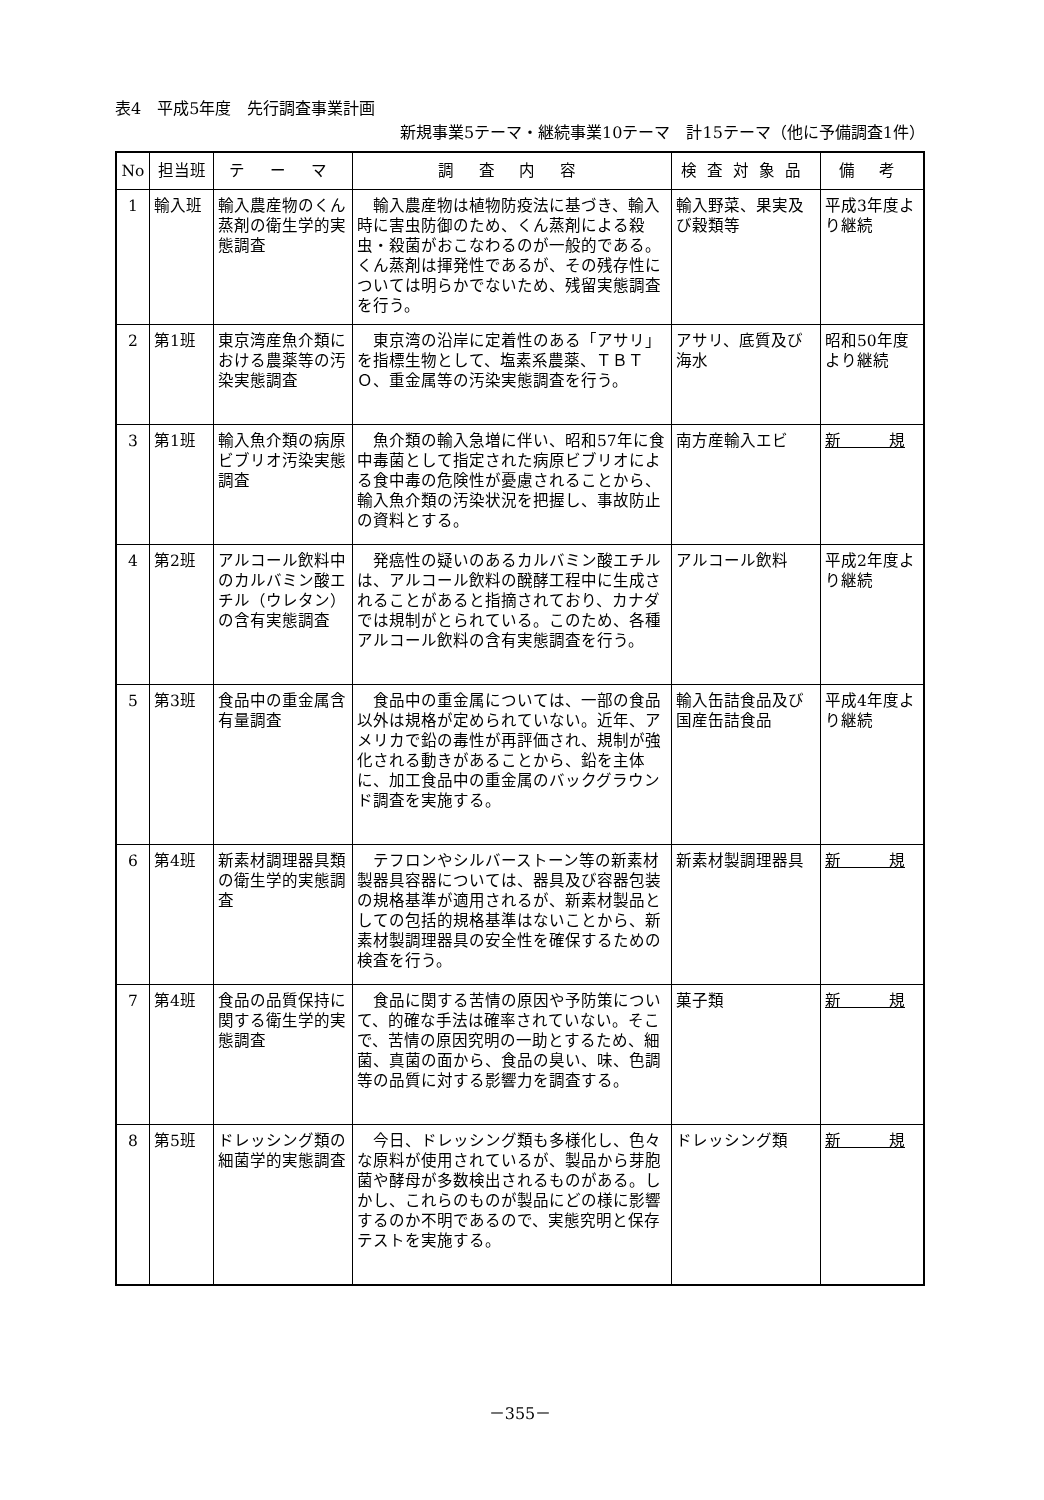表4　平成5年度　先行調査事業計画
新規事業5テーマ・継続事業10テーマ　計15テーマ（他に予備調査1件）
| No | 担当班 | テ ー マ | 調 査 内 容 | 検査対象品 | 備 考 |
| --- | --- | --- | --- | --- | --- |
| 1 | 輸入班 | 輸入農産物のくん蒸剤の衛生学的実態調査 | 輸入農産物は植物防疫法に基づき、輸入時に害虫防御のため、くん蒸剤による殺虫・殺菌がおこなわるのが一般的である。くん蒸剤は揮発性であるが、その残存性については明らかでないため、残留実態調査を行う。 | 輸入野菜、果実及び穀類等 | 平成3年度より継続 |
| 2 | 第1班 | 東京湾産魚介類における農薬等の汚染実態調査 | 東京湾の沿岸に定着性のある「アサリ」を指標生物として、塩素系農薬、ＴＢＴＯ、重金属等の汚染実態調査を行う。 | アサリ、底質及び海水 | 昭和50年度より継続 |
| 3 | 第1班 | 輸入魚介類の病原ビブリオ汚染実態調査 | 魚介類の輸入急増に伴い、昭和57年に食中毒菌として指定された病原ビブリオによる食中毒の危険性が憂慮されることから、輸入魚介類の汚染状況を把握し、事故防止の資料とする。 | 南方産輸入エビ | 新 規 |
| 4 | 第2班 | アルコール飲料中のカルバミン酸エチル（ウレタン）の含有実態調査 | 発癌性の疑いのあるカルバミン酸エチルは、アルコール飲料の醗酵工程中に生成されることがあると指摘されており、カナダでは規制がとられている。このため、各種アルコール飲料の含有実態調査を行う。 | アルコール飲料 | 平成2年度より継続 |
| 5 | 第3班 | 食品中の重金属含有量調査 | 食品中の重金属については、一部の食品以外は規格が定められていない。近年、アメリカで鉛の毒性が再評価され、規制が強化される動きがあることから、鉛を主体に、加工食品中の重金属のバックグラウンド調査を実施する。 | 輸入缶詰食品及び国産缶詰食品 | 平成4年度より継続 |
| 6 | 第4班 | 新素材調理器具類の衛生学的実態調査 | テフロンやシルバーストーン等の新素材製器具容器については、器具及び容器包装の規格基準が適用されるが、新素材製品としての包括的規格基準はないことから、新素材製調理器具の安全性を確保するための検査を行う。 | 新素材製調理器具 | 新 規 |
| 7 | 第4班 | 食品の品質保持に関する衛生学的実態調査 | 食品に関する苦情の原因や予防策について、的確な手法は確率されていない。そこで、苦情の原因究明の一助とするため、細菌、真菌の面から、食品の臭い、味、色調等の品質に対する影響力を調査する。 | 菓子類 | 新 規 |
| 8 | 第5班 | ドレッシング類の細菌学的実態調査 | 今日、ドレッシング類も多様化し、色々な原料が使用されているが、製品から芽胞菌や酵母が多数検出されるものがある。しかし、これらのものが製品にどの様に影響するのか不明であるので、実態究明と保存テストを実施する。 | ドレッシング類 | 新 規 |
－355－